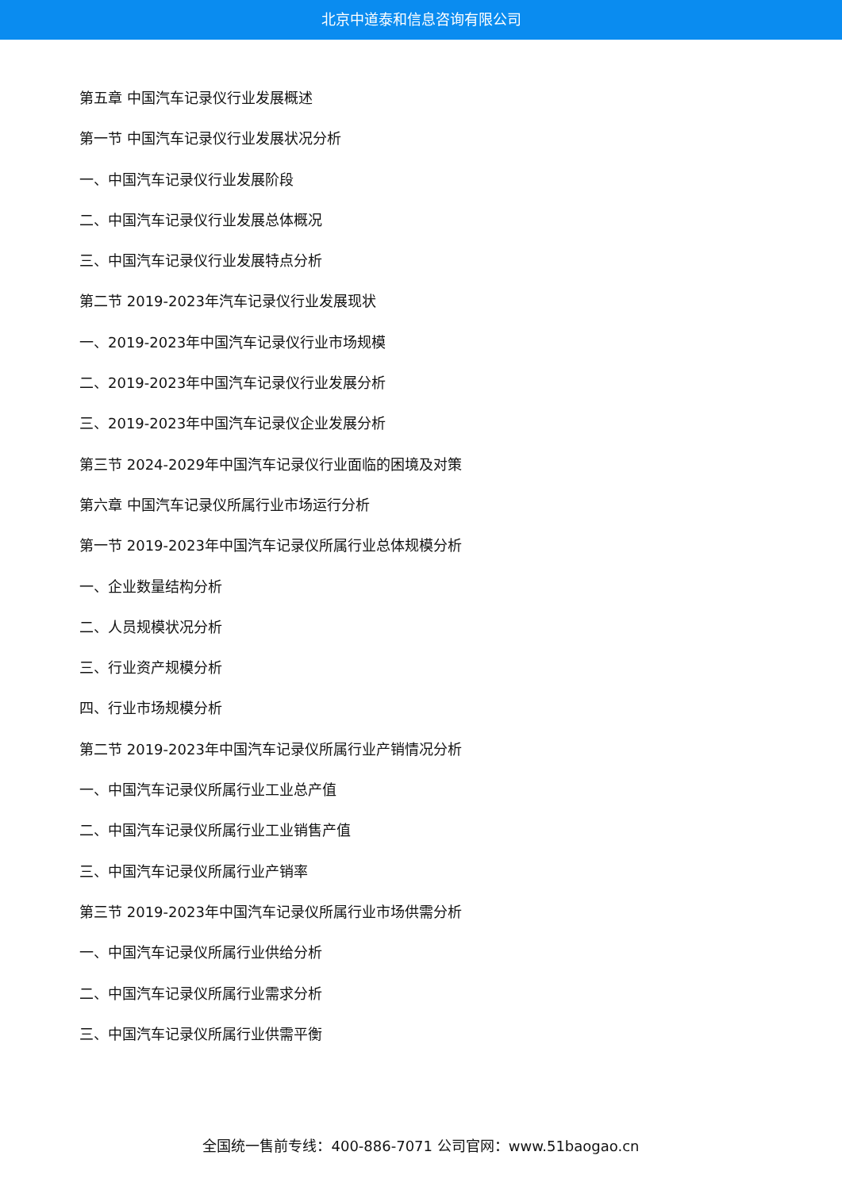北京中道泰和信息咨询有限公司
第五章 中国汽车记录仪行业发展概述
第一节 中国汽车记录仪行业发展状况分析
一、中国汽车记录仪行业发展阶段
二、中国汽车记录仪行业发展总体概况
三、中国汽车记录仪行业发展特点分析
第二节 2019-2023年汽车记录仪行业发展现状
一、2019-2023年中国汽车记录仪行业市场规模
二、2019-2023年中国汽车记录仪行业发展分析
三、2019-2023年中国汽车记录仪企业发展分析
第三节 2024-2029年中国汽车记录仪行业面临的困境及对策
第六章 中国汽车记录仪所属行业市场运行分析
第一节 2019-2023年中国汽车记录仪所属行业总体规模分析
一、企业数量结构分析
二、人员规模状况分析
三、行业资产规模分析
四、行业市场规模分析
第二节 2019-2023年中国汽车记录仪所属行业产销情况分析
一、中国汽车记录仪所属行业工业总产值
二、中国汽车记录仪所属行业工业销售产值
三、中国汽车记录仪所属行业产销率
第三节 2019-2023年中国汽车记录仪所属行业市场供需分析
一、中国汽车记录仪所属行业供给分析
二、中国汽车记录仪所属行业需求分析
三、中国汽车记录仪所属行业供需平衡
全国统一售前专线：400-886-7071 公司官网：www.51baogao.cn